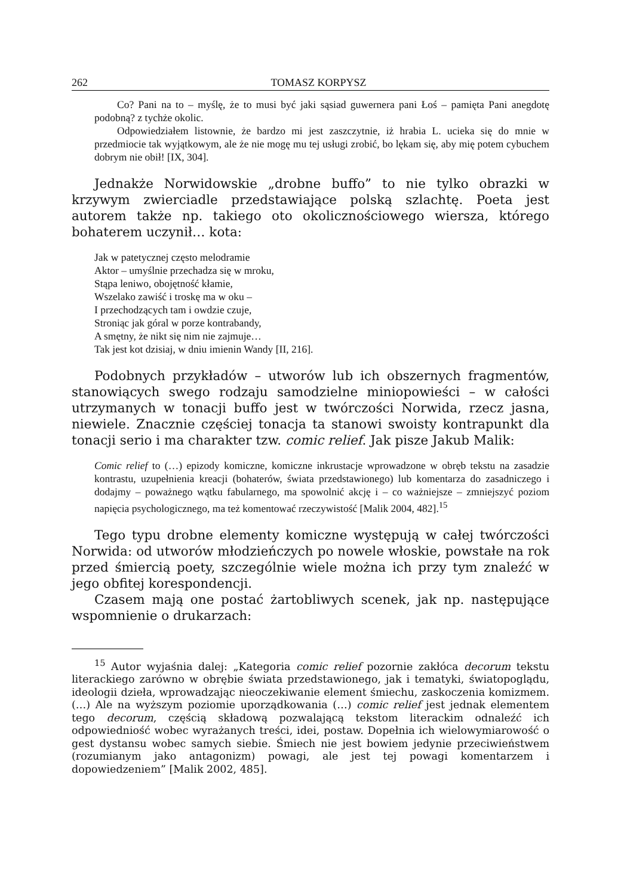262 TOMASZ KORPYSZ
Co? Pani na to – myślę, że to musi być jaki sąsiad guwernera pani Łoś – pamięta Pani anegdotę podobną? z tychże okolic.
Odpowiedziałem listownie, że bardzo mi jest zaszczytnie, iż hrabia L. ucieka się do mnie w przedmiocie tak wyjątkowym, ale że nie mogę mu tej usługi zrobić, bo lękam się, aby mię potem cybuchem dobrym nie obił! [IX, 304].
Jednakże Norwidowskie „drobne buffo” to nie tylko obrazki w krzywym zwierciadle przedstawiające polską szlachtę. Poeta jest autorem także np. takiego oto okolicznościowego wiersza, którego bohaterem uczynił… kota:
Jak w patetycznej często melodramie
Aktor – umyślnie przechadza się w mroku,
Stąpa leniwo, obojętność kłamie,
Wszelako zawiść i troskę ma w oku –
I przechodzących tam i owdzie czuje,
Stroniąc jak góral w porze kontrabandy,
A smętny, że nikt się nim nie zajmuje…
Tak jest kot dzisiaj, w dniu imienin Wandy [II, 216].
Podobnych przykładów – utworów lub ich obszernych fragmentów, stanowiących swego rodzaju samodzielne miniopowieści – w całości utrzymanych w tonacji buffo jest w twórczości Norwida, rzecz jasna, niewiele. Znacznie częściej tonacja ta stanowi swoisty kontrapunkt dla tonacji serio i ma charakter tzw. comic relief. Jak pisze Jakub Malik:
Comic relief to (…) epizody komiczne, komiczne inkrustacje wprowadzone w obręb tekstu na zasadzie kontrastu, uzupełnienia kreacji (bohaterów, świata przedstawionego) lub komentarza do zasadniczego i dodajmy – poważnego wątku fabularnego, ma spowolnić akcję i – co ważniejsze – zmniejszyć poziom napięcia psychologicznego, ma też komentować rzeczywistość [Malik 2004, 482].<sup>15</sup>
Tego typu drobne elementy komiczne występują w całej twórczości Norwida: od utworów młodzieńczych po nowele włoskie, powstałe na rok przed śmiercią poety, szczególnie wiele można ich przy tym znaleźć w jego obfitej korespondencji.
Czasem mają one postać żartobliwych scenek, jak np. następujące wspomnienie o drukarzach:
<sup>15</sup> Autor wyjaśnia dalej: „Kategoria comic relief pozornie zakłóca decorum tekstu literackiego zarówno w obrębie świata przedstawionego, jak i tematyki, światopoglądu, ideologii dzieła, wprowadzając nieoczekiwanie element śmiechu, zaskoczenia komizmem. (…) Ale na wyższym poziomie uporządkowania (…) comic relief jest jednak elementem tego decorum, częścią składową pozwalającą tekstom literackim odnaleźć ich odpowiedniość wobec wyrażanych treści, idei, postaw. Dopełnia ich wielowymiarowość o gest dystansu wobec samych siebie. Śmiech nie jest bowiem jedynie przeciwieństwem (rozumianym jako antagonizm) powagi, ale jest tej powagi komentarzem i dopowiedzeniem” [Malik 2002, 485].